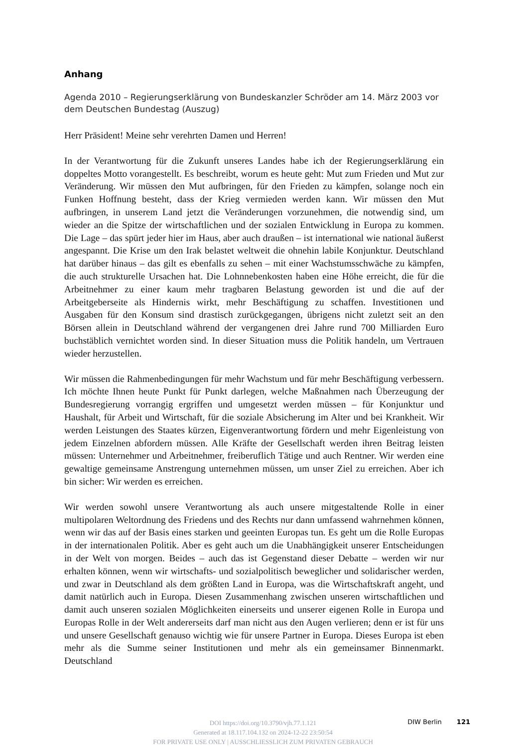Anhang
Agenda 2010 – Regierungserklärung von Bundeskanzler Schröder am 14. März 2003 vor dem Deutschen Bundestag (Auszug)
Herr Präsident! Meine sehr verehrten Damen und Herren!
In der Verantwortung für die Zukunft unseres Landes habe ich der Regierungserklärung ein doppeltes Motto vorangestellt. Es beschreibt, worum es heute geht: Mut zum Frieden und Mut zur Veränderung. Wir müssen den Mut aufbringen, für den Frieden zu kämpfen, solange noch ein Funken Hoffnung besteht, dass der Krieg vermieden werden kann. Wir müssen den Mut aufbringen, in unserem Land jetzt die Veränderungen vorzunehmen, die notwendig sind, um wieder an die Spitze der wirtschaftlichen und der sozialen Entwicklung in Europa zu kommen. Die Lage – das spürt jeder hier im Haus, aber auch draußen – ist international wie national äußerst angespannt. Die Krise um den Irak belastet weltweit die ohnehin labile Konjunktur. Deutschland hat darüber hinaus – das gilt es ebenfalls zu sehen – mit einer Wachstumsschwäche zu kämpfen, die auch strukturelle Ursachen hat. Die Lohnnebenkosten haben eine Höhe erreicht, die für die Arbeitnehmer zu einer kaum mehr tragbaren Belastung geworden ist und die auf der Arbeitgeberseite als Hindernis wirkt, mehr Beschäftigung zu schaffen. Investitionen und Ausgaben für den Konsum sind drastisch zurückgegangen, übrigens nicht zuletzt seit an den Börsen allein in Deutschland während der vergangenen drei Jahre rund 700 Milliarden Euro buchstäblich vernichtet worden sind. In dieser Situation muss die Politik handeln, um Vertrauen wieder herzustellen.
Wir müssen die Rahmenbedingungen für mehr Wachstum und für mehr Beschäftigung verbessern. Ich möchte Ihnen heute Punkt für Punkt darlegen, welche Maßnahmen nach Überzeugung der Bundesregierung vorrangig ergriffen und umgesetzt werden müssen – für Konjunktur und Haushalt, für Arbeit und Wirtschaft, für die soziale Absicherung im Alter und bei Krankheit. Wir werden Leistungen des Staates kürzen, Eigenverantwortung fördern und mehr Eigenleistung von jedem Einzelnen abfordern müssen. Alle Kräfte der Gesellschaft werden ihren Beitrag leisten müssen: Unternehmer und Arbeitnehmer, freiberuflich Tätige und auch Rentner. Wir werden eine gewaltige gemeinsame Anstrengung unternehmen müssen, um unser Ziel zu erreichen. Aber ich bin sicher: Wir werden es erreichen.
Wir werden sowohl unsere Verantwortung als auch unsere mitgestaltende Rolle in einer multipolaren Weltordnung des Friedens und des Rechts nur dann umfassend wahrnehmen können, wenn wir das auf der Basis eines starken und geeinten Europas tun. Es geht um die Rolle Europas in der internationalen Politik. Aber es geht auch um die Unabhängigkeit unserer Entscheidungen in der Welt von morgen. Beides – auch das ist Gegenstand dieser Debatte – werden wir nur erhalten können, wenn wir wirtschafts- und sozialpolitisch beweglicher und solidarischer werden, und zwar in Deutschland als dem größten Land in Europa, was die Wirtschaftskraft angeht, und damit natürlich auch in Europa. Diesen Zusammenhang zwischen unseren wirtschaftlichen und damit auch unseren sozialen Möglichkeiten einerseits und unserer eigenen Rolle in Europa und Europas Rolle in der Welt andererseits darf man nicht aus den Augen verlieren; denn er ist für uns und unsere Gesellschaft genauso wichtig wie für unsere Partner in Europa. Dieses Europa ist eben mehr als die Summe seiner Institutionen und mehr als ein gemeinsamer Binnenmarkt. Deutschland
DIW Berlin 121
DOI https://doi.org/10.3790/vjh.77.1.121
Generated at 18.117.104.132 on 2024-12-22 23:50:54
FOR PRIVATE USE ONLY | AUSSCHLIESSLICH ZUM PRIVATEN GEBRAUCH